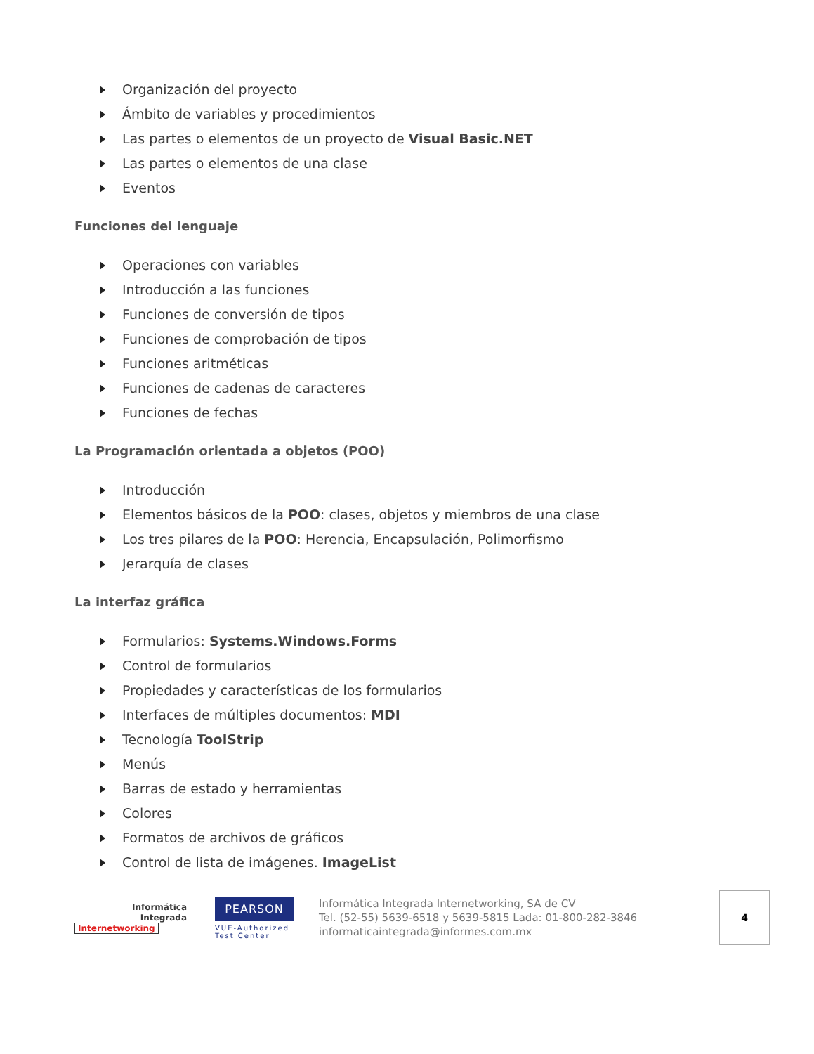Organización del proyecto
Ámbito de variables y procedimientos
Las partes o elementos de un proyecto de Visual Basic.NET
Las partes o elementos de una clase
Eventos
Funciones del lenguaje
Operaciones con variables
Introducción a las funciones
Funciones de conversión de tipos
Funciones de comprobación de tipos
Funciones aritméticas
Funciones de cadenas de caracteres
Funciones de fechas
La Programación orientada a objetos (POO)
Introducción
Elementos básicos de la POO: clases, objetos y miembros de una clase
Los tres pilares de la POO: Herencia, Encapsulación, Polimorfismo
Jerarquía de clases
La interfaz gráfica
Formularios: Systems.Windows.Forms
Control de formularios
Propiedades y características de los formularios
Interfaces de múltiples documentos: MDI
Tecnología ToolStrip
Menús
Barras de estado y herramientas
Colores
Formatos de archivos de gráficos
Control de lista de imágenes. ImageList
Informática
Integrada
Internetworking
PEARSON
VUE-Authorized
Test Center
Informática Integrada Internetworking, SA de CV
Tel. (52-55) 5639-6518 y 5639-5815 Lada: 01-800-282-3846
informaticaintegrada@informes.com.mx
4